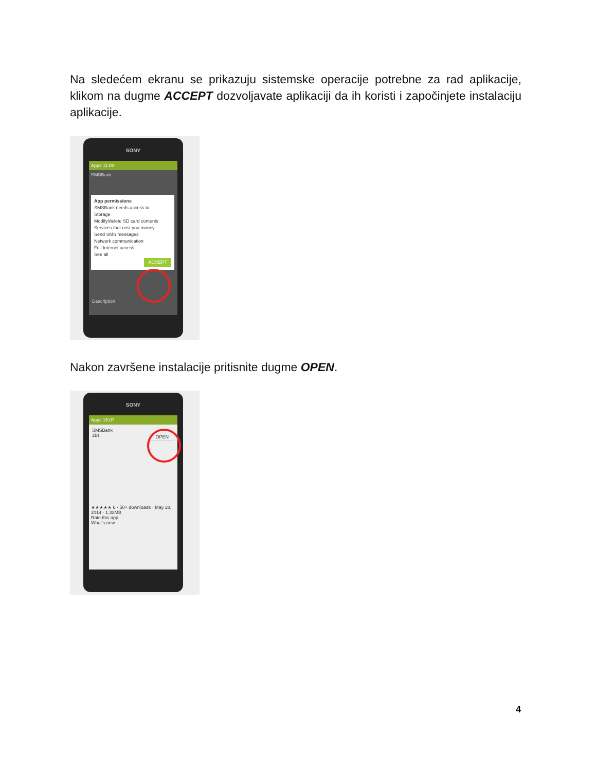Na sledećem ekranu se prikazuju sistemske operacije potrebne za rad aplikacije, klikom na dugme ACCEPT dozvoljavate aplikaciji da ih koristi i započinjete instalaciju aplikacije.
SONY
Apps 11:06
SMSBank
App permissions
SMSBank needs access to:
Storage
Modify/delete SD card contents
Services that cost you money
Send SMS messages
Network communication
Full Internet access
See all
ACCEPT
Description
Nakon završene instalacije pritisnite dugme OPEN.
SONY
Apps 15:07
SMSBank
2BI OPEN
★★★★★ 6 · 50+ downloads · May 28, 2014 · 1.32MB
Rate this app
What's new
4